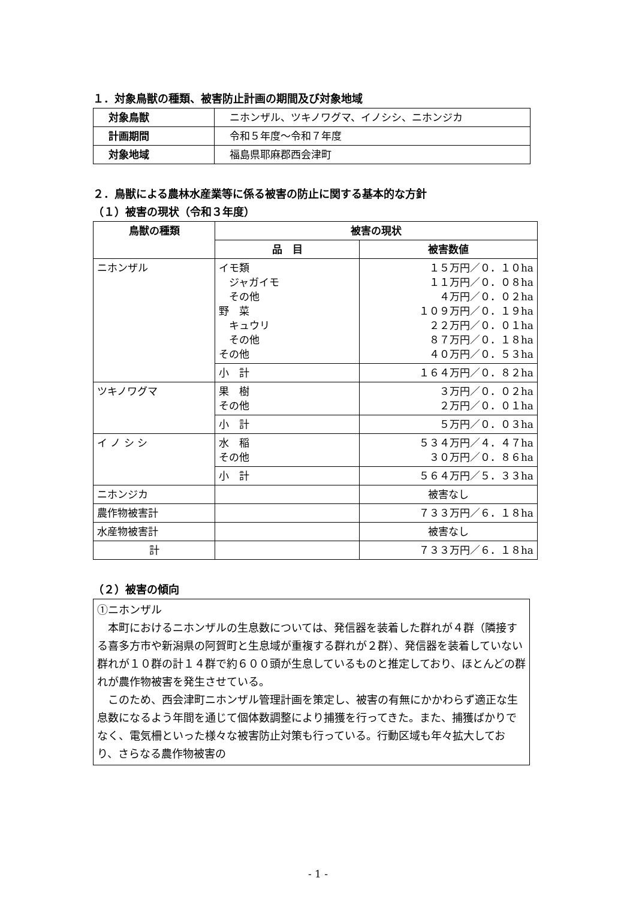１．対象鳥獣の種類、被害防止計画の期間及び対象地域
| 対象鳥獣 | ニホンザル、ツキノワグマ、イノシシ、ニホンジカ |
| 計画期間 | 令和５年度～令和７年度 |
| 対象地域 | 福島県耶麻郡西会津町 |
２．鳥獣による農林水産業等に係る被害の防止に関する基本的な方針
（１）被害の現状（令和３年度）
| 鳥獣の種類 | 被害の現状 | |
| --- | --- | --- |
| | 品 目 | 被害数値 |
| ニホンザル | イモ類 ジャガイモ その他 野 菜 キュウリ その他 その他 | １５万円／０．１０ha １１万円／０．０８ha ４万円／０．０２ha １０９万円／０．１９ha ２２万円／０．０１ha ８７万円／０．１８ha ４０万円／０．５３ha |
| | 小 計 | １６４万円／０．８２ha |
| ツキノワグマ | 果 樹 その他 | ３万円／０．０２ha ２万円／０．０１ha |
| | 小 計 | ５万円／０．０３ha |
| イ ノ シ シ | 水 稲 その他 | ５３４万円／４．４７ha ３０万円／０．８６ha |
| | 小 計 | ５６４万円／５．３３ha |
| ニホンジカ | | 被害なし |
| 農作物被害計 | | ７３３万円／６．１８ha |
| 水産物被害計 | | 被害なし |
| 計 | | ７３３万円／６．１８ha |
（２）被害の傾向
①ニホンザル
　本町におけるニホンザルの生息数については、発信器を装着した群れが４群（隣接する喜多方市や新潟県の阿賀町と生息域が重複する群れが２群）、発信器を装着していない群れが１０群の計１４群で約６００頭が生息しているものと推定しており、ほとんどの群れが農作物被害を発生させている。
　このため、西会津町ニホンザル管理計画を策定し、被害の有無にかかわらず適正な生息数になるよう年間を通じて個体数調整により捕獲を行ってきた。また、捕獲ばかりでなく、電気柵といった様々な被害防止対策も行っている。行動区域も年々拡大しており、さらなる農作物被害の
- 1 -